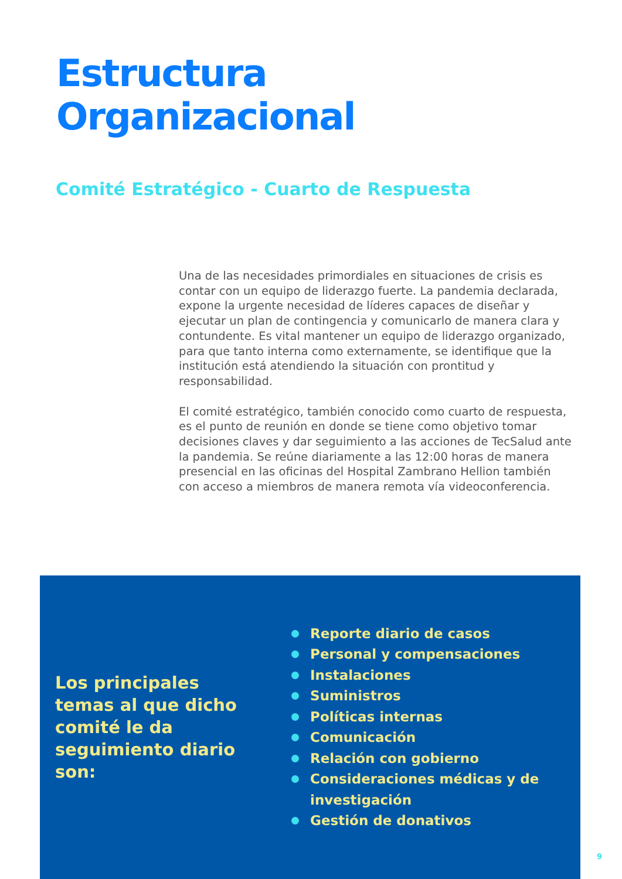Estructura
Organizacional
Comité Estratégico - Cuarto de Respuesta
Una de las necesidades primordiales en situaciones de crisis es contar con un equipo de liderazgo fuerte. La pandemia declarada, expone la urgente necesidad de líderes capaces de diseñar y ejecutar un plan de contingencia y comunicarlo de manera clara y contundente. Es vital mantener un equipo de liderazgo organizado, para que tanto interna como externamente, se identifique que la institución está atendiendo la situación con prontitud y responsabilidad.
El comité estratégico, también conocido como cuarto de respuesta, es el punto de reunión en donde se tiene como objetivo tomar decisiones claves y dar seguimiento a las acciones de TecSalud ante la pandemia. Se reúne diariamente a las 12:00 horas de manera presencial en las oficinas del Hospital Zambrano Hellion también con acceso a miembros de manera remota vía videoconferencia.
Los principales temas al que dicho comité le da seguimiento diario son:
Reporte diario de casos
Personal y compensaciones
Instalaciones
Suministros
Políticas internas
Comunicación
Relación con gobierno
Consideraciones médicas y de investigación
Gestión de donativos
9